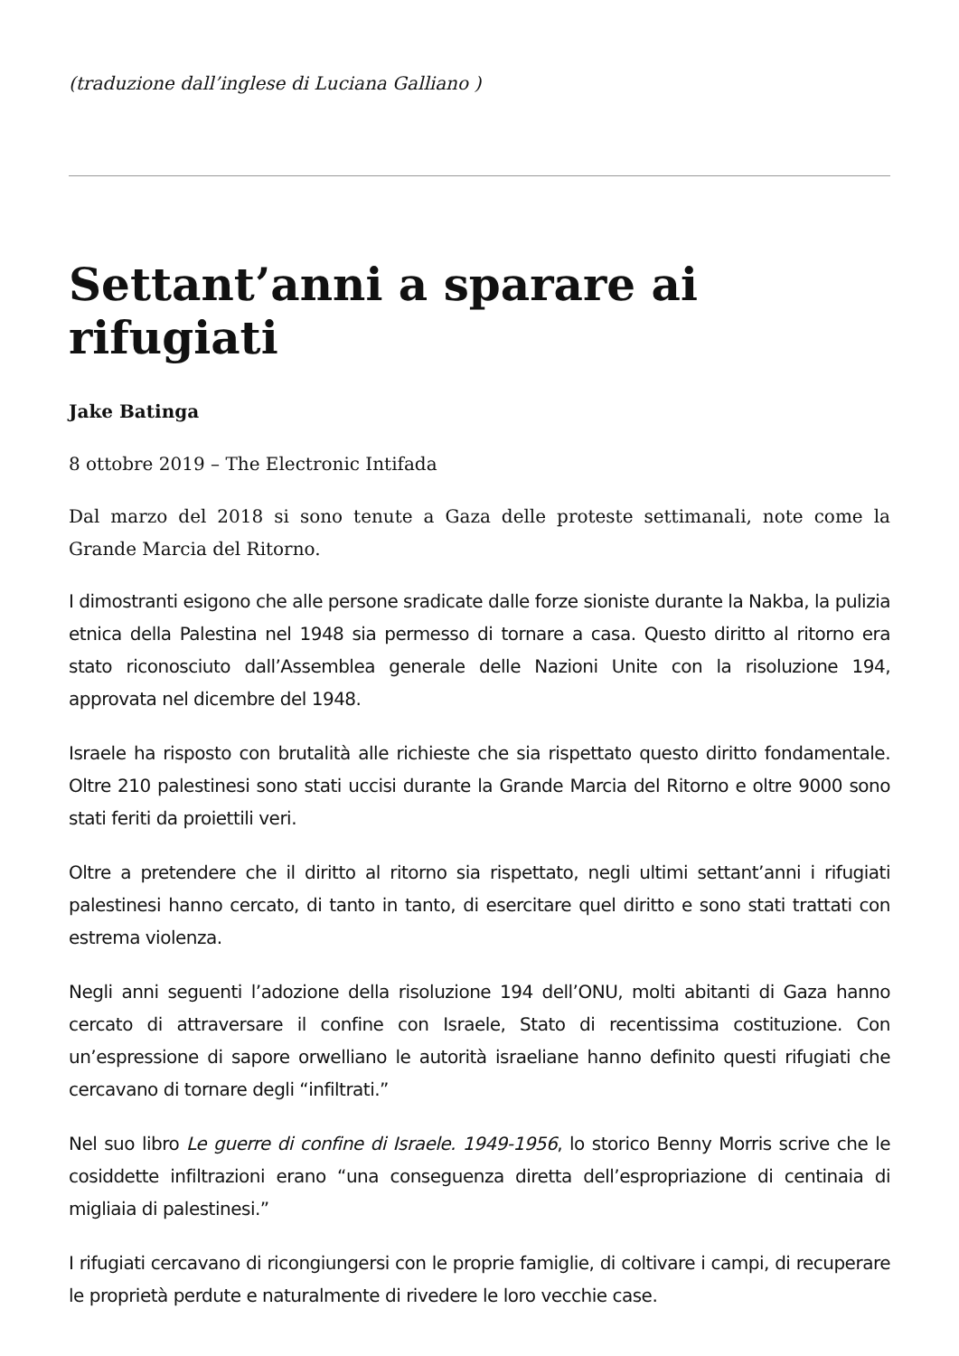(traduzione dall’inglese di Luciana Galliano )
Settant’anni a sparare ai rifugiati
Jake Batinga
8 ottobre 2019 – The Electronic Intifada
Dal marzo del 2018 si sono tenute a Gaza delle proteste settimanali, note come la Grande Marcia del Ritorno.
I dimostranti esigono che alle persone sradicate dalle forze sioniste durante la Nakba, la pulizia etnica della Palestina nel 1948 sia permesso di tornare a casa. Questo diritto al ritorno era stato riconosciuto dall’Assemblea generale delle Nazioni Unite con la risoluzione 194, approvata nel dicembre del 1948.
Israele ha risposto con brutalità alle richieste che sia rispettato questo diritto fondamentale. Oltre 210 palestinesi sono stati uccisi durante la Grande Marcia del Ritorno e oltre 9000 sono stati feriti da proiettili veri.
Oltre a pretendere che il diritto al ritorno sia rispettato, negli ultimi settant’anni i rifugiati palestinesi hanno cercato, di tanto in tanto, di esercitare quel diritto e sono stati trattati con estrema violenza.
Negli anni seguenti l’adozione della risoluzione 194 dell’ONU, molti abitanti di Gaza hanno cercato di attraversare il confine con Israele, Stato di recentissima costituzione. Con un’espressione di sapore orwelliano le autorità israeliane hanno definito questi rifugiati che cercavano di tornare degli “infiltrati.”
Nel suo libro Le guerre di confine di Israele. 1949-1956, lo storico Benny Morris scrive che le cosiddette infiltrazioni erano “una conseguenza diretta dell’espropriazione di centinaia di migliaia di palestinesi.”
I rifugiati cercavano di ricongiungersi con le proprie famiglie, di coltivare i campi, di recuperare le proprietà perdute e naturalmente di rivedere le loro vecchie case.